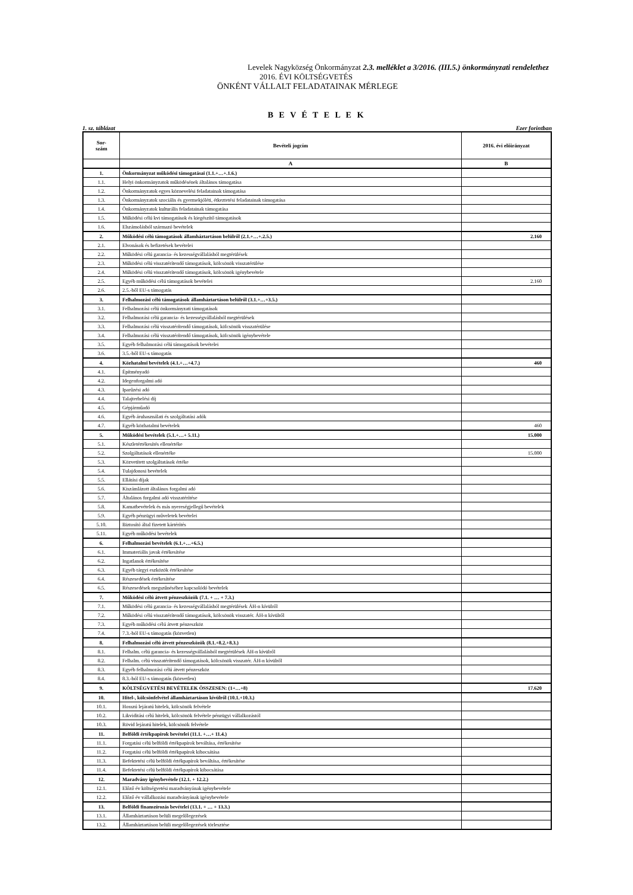Levelek Nagyközség Önkormányzat 2.3. melléklet a 3/2016. (III.5.) önkormányzati rendelethez
2016. ÉVI KÖLTSÉGVETÉS
ÖNKÉNT VÁLLALT FELADATAINAK MÉRLEGE
B E V É T E L E K
1. sz. táblázat Ezer forintban
| Sor- szám | Bevételi jogcím | 2016. évi előirányzat |
| --- | --- | --- |
| | A | B |
| 1. | Önkormányzat működési támogatásai (1.1.+…+.1.6.) | |
| 1.1. | Helyi önkormányzatok működésének általános támogatása | |
| 1.2. | Önkormányzatok egyes köznevelési feladatainak támogatása | |
| 1.3. | Önkormányzatok szociális és gyermekjóléti, étkeztetési feladatainak támogatása | |
| 1.4. | Önkormányzatok kulturális feladatainak támogatása | |
| 1.5. | Működési célú kvi támogatások és kiegészítő támogatások | |
| 1.6. | Elszámolásból származó bevételek | |
| 2. | Működési célú támogatások államháztartáson belülről (2.1.+…+.2.5.) | 2.160 |
| 2.1. | Elvonások és befizetések bevételei | |
| 2.2. | Működési célú garancia- és kezességvállalásból megtérülések | |
| 2.3. | Működési célú visszatérítendő támogatások, kölcsönök visszatérülése | |
| 2.4. | Működési célú visszatérítendő támogatások, kölcsönök igénybevétele | |
| 2.5. | Egyéb működési célú támogatások bevételei | 2.160 |
| 2.6. | 2.5.-ből EU-s támogatás | |
| 3. | Felhalmozási célú támogatások államháztartáson belülről (3.1.+…+3.5.) | |
| 3.1. | Felhalmozási célú önkormányzati támogatások | |
| 3.2. | Felhalmozási célú garancia- és kezességvállalásból megtérülések | |
| 3.3. | Felhalmozási célú visszatérítendő támogatások, kölcsönök visszatérülése | |
| 3.4. | Felhalmozási célú visszatérítendő támogatások, kölcsönök igénybevétele | |
| 3.5. | Egyéb felhalmozási célú támogatások bevételei | |
| 3.6. | 3.5.-ből EU-s támogatás | |
| 4. | Közhatalmi bevételek (4.1.+…+4.7.) | 460 |
| 4.1. | Építményadó | |
| 4.2. | Idegenforgalmi adó | |
| 4.3. | Iparűzési adó | |
| 4.4. | Talajterhelési díj | |
| 4.5. | Gépjárműadó | |
| 4.6. | Egyéb áruhasználati és szolgáltatási adók | |
| 4.7. | Egyéb közhatalmi bevételek | 460 |
| 5. | Működési bevételek (5.1.+…+ 5.11.) | 15.000 |
| 5.1. | Készletértékesítés ellenértéke | |
| 5.2. | Szolgáltatások ellenértéke | 15.000 |
| 5.3. | Közvetített szolgáltatások értéke | |
| 5.4. | Tulajdonosi bevételek | |
| 5.5. | Ellátási díjak | |
| 5.6. | Kiszámlázott általános forgalmi adó | |
| 5.7. | Általános forgalmi adó visszatérítése | |
| 5.8. | Kamatbevételek és más nyereségjellegű bevételek | |
| 5.9. | Egyéb pénzügyi műveletek bevételei | |
| 5.10. | Biztosító által fizetett kártérítés | |
| 5.11. | Egyéb működési bevételek | |
| 6. | Felhalmozási bevételek (6.1.+…+6.5.) | |
| 6.1. | Immateriális javak értékesítése | |
| 6.2. | Ingatlanok értékesítése | |
| 6.3. | Egyéb tárgyi eszközök értékesítése | |
| 6.4. | Részesedések értékesítése | |
| 6.5. | Részesedések megszűnéséhez kapcsolódó bevételek | |
| 7. | Működési célú átvett pénzeszközök (7.1. + … + 7.3.) | |
| 7.1. | Működési célú garancia- és kezességvállalásból megtérülések ÁH-n kívülről | |
| 7.2. | Működési célú visszatérítendő támogatások, kölcsönök visszatér. ÁH-n kívülről | |
| 7.3. | Egyéb működési célú átvett pénzeszköz | |
| 7.4. | 7.3.-ból EU-s támogatás (közvetlen) | |
| 8. | Felhalmozási célú átvett pénzeszközök (8.1.+8.2.+8.3.) | |
| 8.1. | Felhalm. célú garancia- és kezességvállalásból megtérülések ÁH-n kívülről | |
| 8.2. | Felhalm. célú visszatérítendő támogatások, kölcsönök visszatér. ÁH-n kívülről | |
| 8.3. | Egyéb felhalmozási célú átvett pénzeszköz | |
| 8.4. | 8.3.-ból EU-s támogatás (közvetlen) | |
| 9. | KÖLTSÉGVETÉSI BEVÉTELEK ÖSSZESEN: (1+…+8) | 17.620 |
| 10. | Hitel-, kölcsönfelvétel államháztartáson kívülről (10.1.+10.3.) | |
| 10.1. | Hosszú lejáratú hitelek, kölcsönök felvétele | |
| 10.2. | Likviditási célú hitelek, kölcsönök felvétele pénzügyi vállalkozástól | |
| 10.3. | Rövid lejáratú hitelek, kölcsönök felvétele | |
| 11. | Belföldi értékpapírok bevételei (11.1. +…+ 11.4.) | |
| 11.1. | Forgatási célú belföldi értékpapírok beváltása, értékesítése | |
| 11.2. | Forgatási célú belföldi értékpapírok kibocsátása | |
| 11.3. | Befektetési célú belföldi értékpapírok beváltása, értékesítése | |
| 11.4. | Befektetési célú belföldi értékpapírok kibocsátása | |
| 12. | Maradvány igénybevétele (12.1. + 12.2.) | |
| 12.1. | Előző év költségvetési maradványának igénybevétele | |
| 12.2. | Előző év vállalkozási maradványának igénybevétele | |
| 13. | Belföldi finanszírozás bevételei (13.1. + … + 13.3.) | |
| 13.1. | Államháztartáson belüli megelőlegezések | |
| 13.2. | Államháztartáson belüli megelőlegezések törlesztése | |